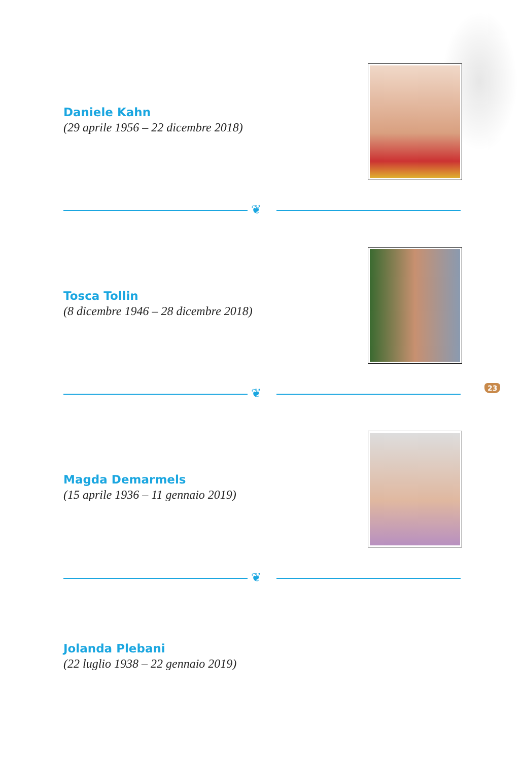Daniele Kahn
(29 aprile 1956 – 22 dicembre 2018)
❦
Tosca Tollin
(8 dicembre 1946 – 28 dicembre 2018)
❦
23
Magda Demarmels
(15 aprile 1936 – 11 gennaio 2019)
❦
Jolanda Plebani
(22 luglio 1938 – 22 gennaio 2019)